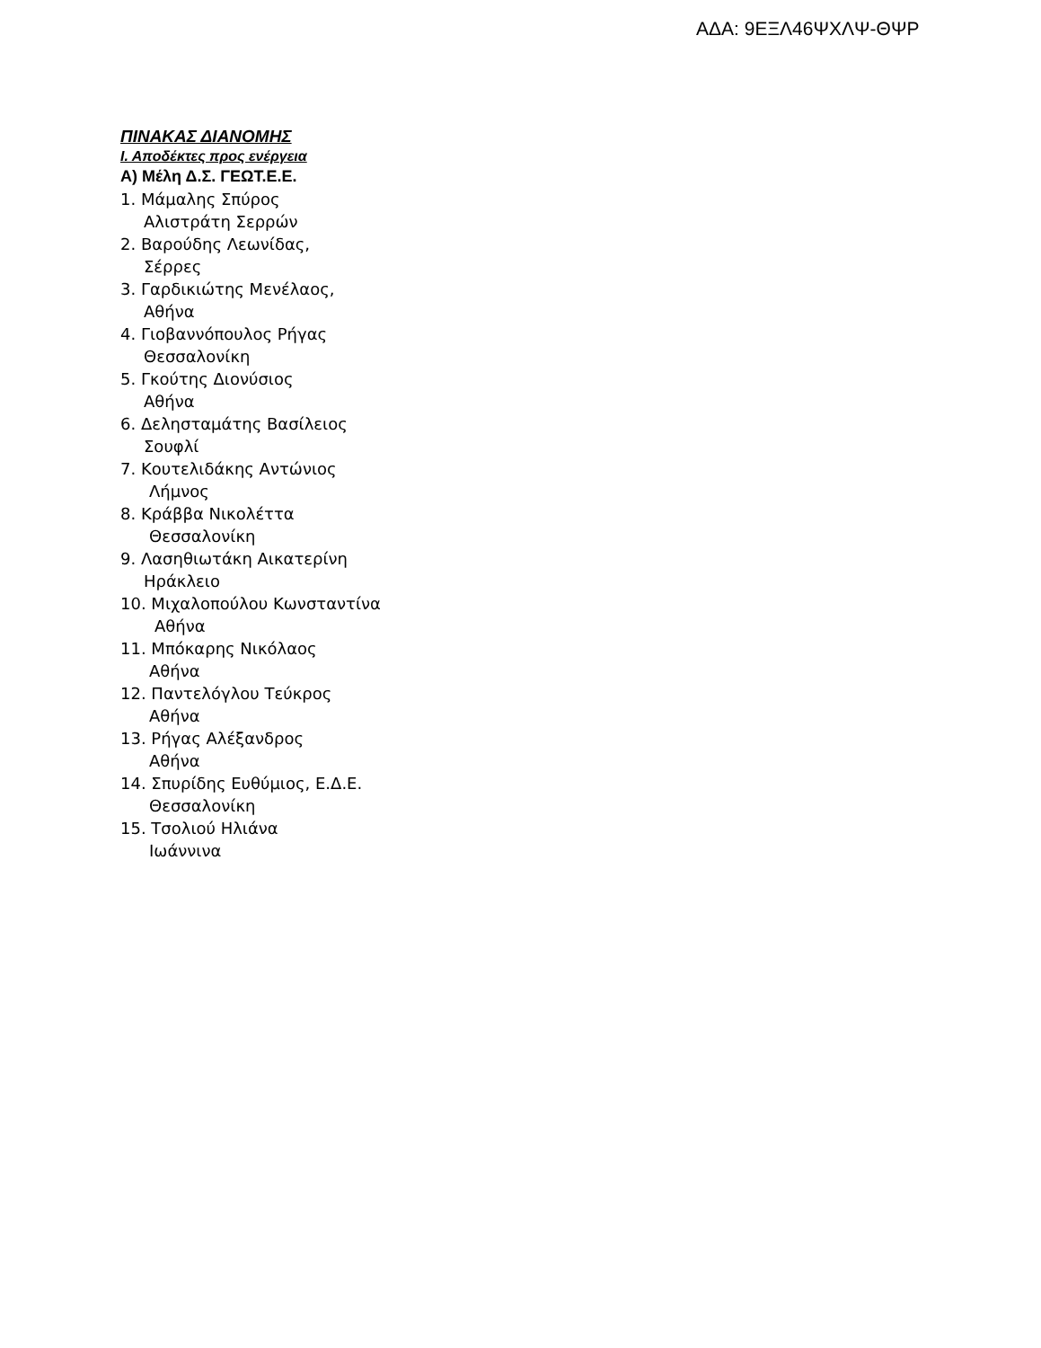ΑΔΑ: 9ΕΞΛ46ΨΧΛΨ-ΘΨΡ
ΠΙΝΑΚΑΣ ΔΙΑΝΟΜΗΣ
Ι. Αποδέκτες προς ενέργεια
Α) Μέλη Δ.Σ. ΓΕΩΤ.Ε.Ε.
1. Μάμαλης Σπύρος
Αλιστράτη Σερρών
2. Βαρούδης Λεωνίδας,
Σέρρες
3. Γαρδικιώτης Μενέλαος,
Αθήνα
4. Γιοβαννόπουλος Ρήγας
Θεσσαλονίκη
5. Γκούτης Διονύσιος
Αθήνα
6. Δελησταμάτης Βασίλειος
Σουφλί
7. Κουτελιδάκης Αντώνιος
Λήμνος
8. Κράββα Νικολέττα
Θεσσαλονίκη
9. Λασηθιωτάκη Αικατερίνη
Ηράκλειο
10. Μιχαλοπούλου Κωνσταντίνα
Αθήνα
11. Μπόκαρης Νικόλαος
Αθήνα
12. Παντελόγλου Τεύκρος
Αθήνα
13. Ρήγας Αλέξανδρος
Αθήνα
14. Σπυρίδης Ευθύμιος, Ε.Δ.Ε.
Θεσσαλονίκη
15. Τσολιού Ηλιάνα
Ιωάννινα